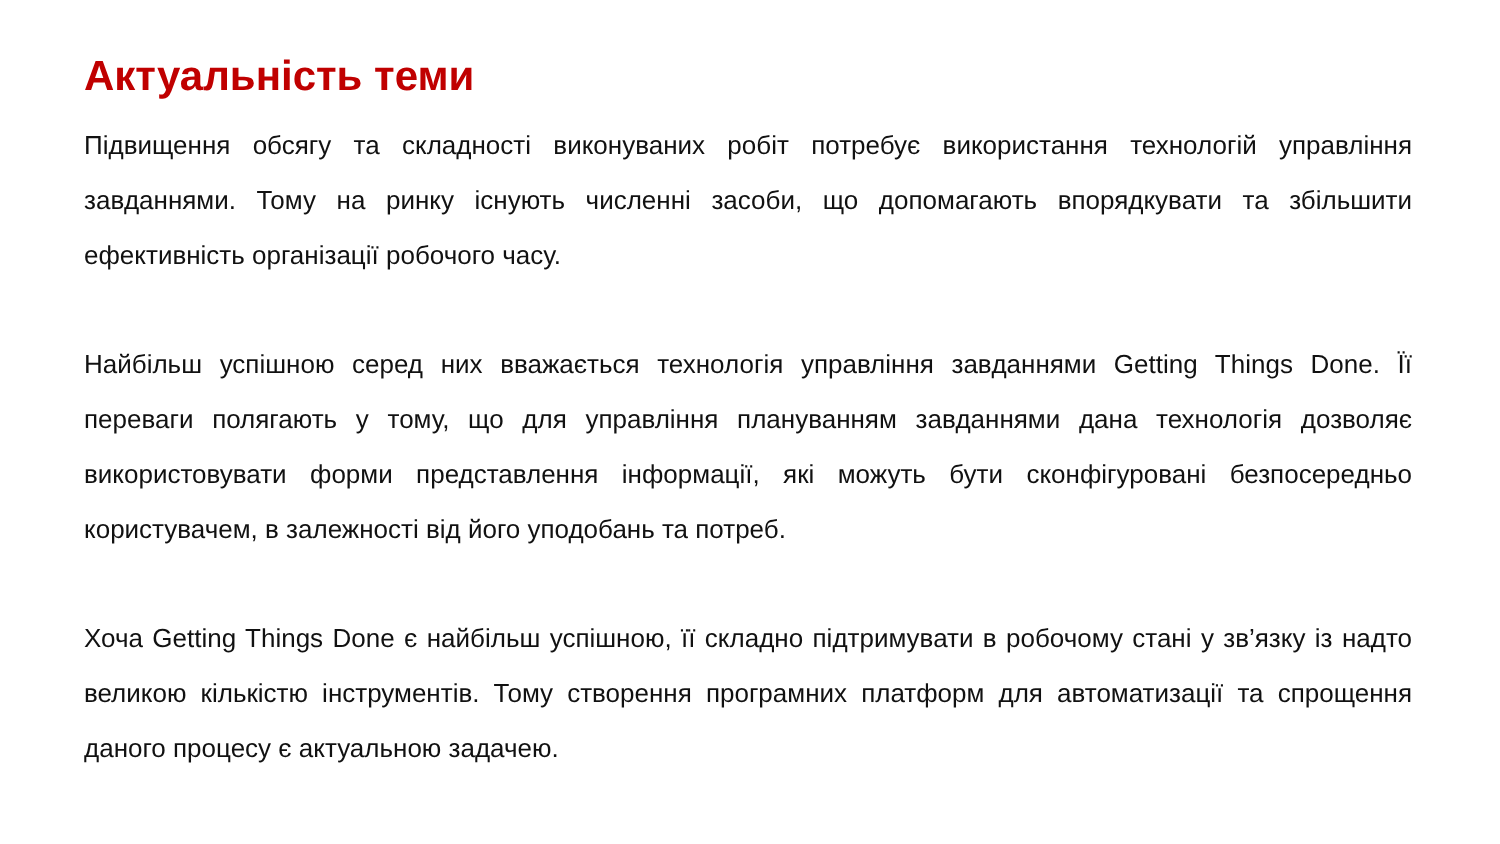Актуальність теми
Підвищення обсягу та складності виконуваних робіт потребує використання технологій управління завданнями. Тому на ринку існують численні засоби, що допомагають впорядкувати та збільшити ефективність організації робочого часу.
Найбільш успішною серед них вважається технологія управління завданнями Getting Things Done. Її переваги полягають у тому, що для управління плануванням завданнями дана технологія дозволяє використовувати форми представлення інформації, які можуть бути сконфігуровані безпосередньо користувачем, в залежності від його уподобань та потреб.
Хоча Getting Things Done є найбільш успішною, її складно підтримувати в робочому стані у зв’язку із надто великою кількістю інструментів. Тому створення програмних платформ для автоматизації та спрощення даного процесу є актуальною задачею.